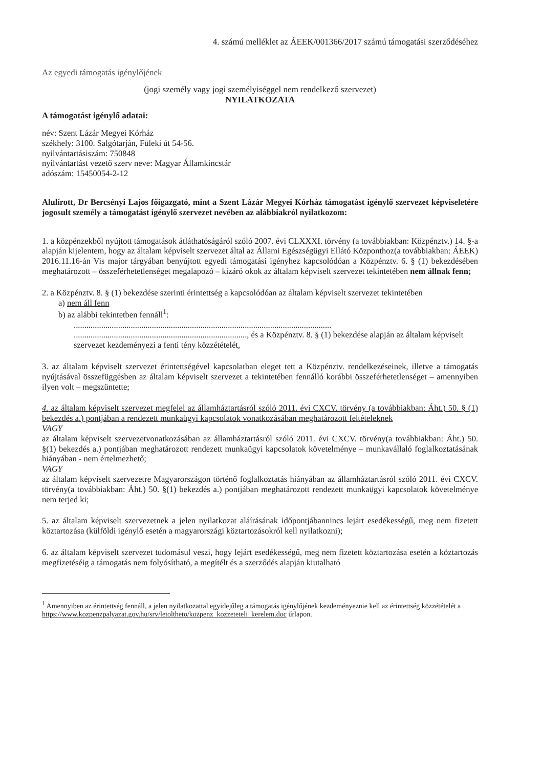4. számú melléklet az ÁEEK/001366/2017 számú támogatási szerződéséhez
Az egyedi támogatás igénylőjének
(jogi személy vagy jogi személyiséggel nem rendelkező szervezet)
NYILATKOZATA
A támogatást igénylő adatai:
név: Szent Lázár Megyei Kórház
székhely: 3100. Salgótarján, Füleki út 54-56.
nyilvántartásiszám: 750848
nyilvántartást vezető szerv neve: Magyar Államkincstár
adószám: 15450054-2-12
Alulírott, Dr Bercsényi Lajos főigazgató, mint a Szent Lázár Megyei Kórház támogatást igénylő szervezet képviseletére jogosult személy a támogatást igénylő szervezet nevében az alábbiakról nyilatkozom:
1. a közpénzekből nyújtott támogatások átláthatóságáról szóló 2007. évi CLXXXI. törvény (a továbbiakban: Közpénztv.) 14. §-a alapján kijelentem, hogy az általam képviselt szervezet által az Állami Egészségügyi Ellátó Központhoz(a továbbiakban: ÁEEK) 2016.11.16-án Vis major tárgyában benyújtott egyedi támogatási igényhez kapcsolódóan a Közpénztv. 6. § (1) bekezdésében meghatározott – összeférhetetlenséget megalapozó – kizáró okok az általam képviselt szervezet tekintetében nem állnak fenn;
2. a Közpénztv. 8. § (1) bekezdése szerinti érintettség a kapcsolódóan az általam képviselt szervezet tekintetében
a) nem áll fenn
b) az alábbi tekintetben fennáll<sup>1</sup>:
..........................................................................................................................
.................................................................................., és a Közpénztv. 8. § (1) bekezdése alapján az általam képviselt szervezet kezdeményezi a fenti tény közzétételét,
3. az általam képviselt szervezet érintettségével kapcsolatban eleget tett a Közpénztv. rendelkezéseinek, illetve a támogatás nyújtásával összefüggésben az általam képviselt szervezet a tekintetében fennálló korábbi összeférhetetlenséget – amennyiben ilyen volt – megszüntette;
4. az általam képviselt szervezet megfelel az államháztartásról szóló 2011. évi CXCV. törvény (a továbbiakban: Áht.) 50. § (1) bekezdés a.) pontjában a rendezett munkaügyi kapcsolatok vonatkozásában meghatározott feltételeknek
VAGY
az általam képviselt szervezetvonatkozásában az államháztartásról szóló 2011. évi CXCV. törvény(a továbbiakban: Áht.) 50. §(1) bekezdés a.) pontjában meghatározott rendezett munkaügyi kapcsolatok követelménye – munkavállaló foglalkoztatásának hiányában - nem értelmezhető;
VAGY
az általam képviselt szervezetre Magyarországon történő foglalkoztatás hiányában az államháztartásról szóló 2011. évi CXCV. törvény(a továbbiakban: Áht.) 50. §(1) bekezdés a.) pontjában meghatározott rendezett munkaügyi kapcsolatok követelménye nem terjed ki;
5. az általam képviselt szervezetnek a jelen nyilatkozat aláírásának időpontjábannincs lejárt esedékességű, meg nem fizetett köztartozása (külföldi igénylő esetén a magyarországi köztartozásokról kell nyilatkozni);
6. az általam képviselt szervezet tudomásul veszi, hogy lejárt esedékességű, meg nem fizetett köztartozása esetén a köztartozás megfizetéséig a támogatás nem folyósítható, a megítélt és a szerződés alapján kiutalható
<sup>1</sup> Amennyiben az érintettség fennáll, a jelen nyilatkozattal egyidejűleg a támogatás igénylőjének kezdeményeznie kell az érintettség közzétételét a https://www.kozpenzpalyazat.gov.hu/srv/letoltheto/kozpenz_kozzeteteli_kerelem.doc űrlapon.